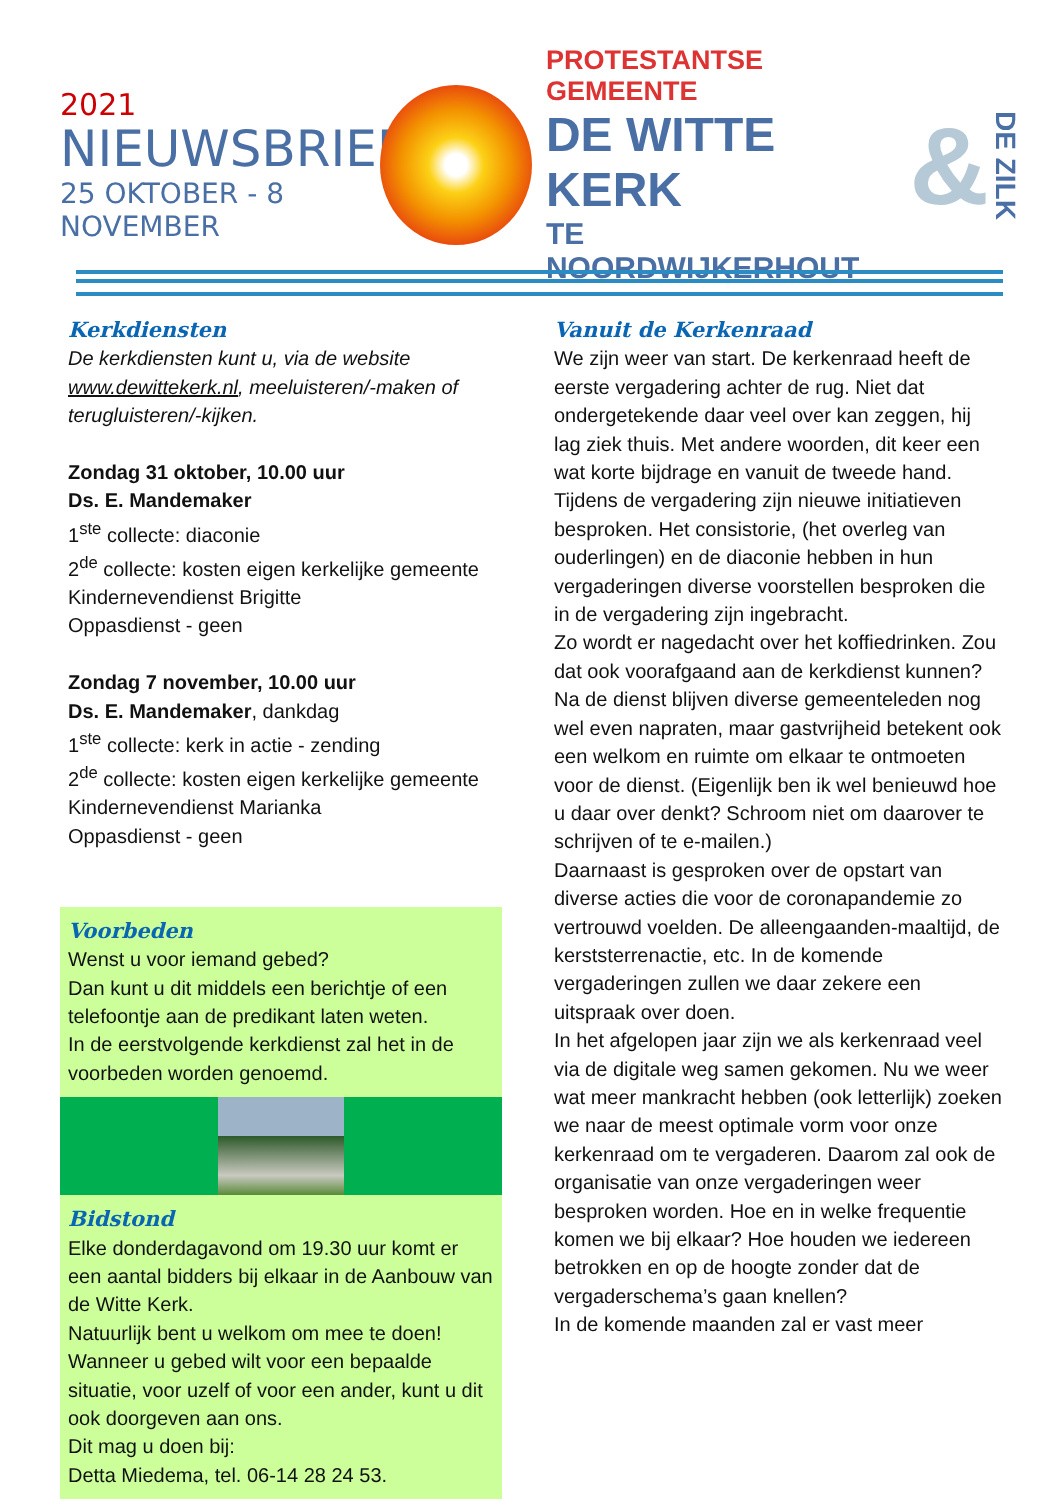2021
NIEUWSBRIEF
25 OKTOBER - 8 NOVEMBER
PROTESTANTSE GEMEENTE
DE WITTE KERK
TE NOORDWIJKERHOUT
&
DE ZILK
Kerkdiensten
De kerkdiensten kunt u, via de website www.dewittekerk.nl, meeluisteren/-maken of terugluisteren/-kijken.
Zondag 31 oktober, 10.00 uur
Ds. E. Mandemaker
1<sup>ste</sup> collecte: diaconie
2<sup>de</sup> collecte: kosten eigen kerkelijke gemeente
Kindernevendienst Brigitte
Oppasdienst - geen
Zondag 7 november, 10.00 uur
Ds. E. Mandemaker, dankdag
1<sup>ste</sup> collecte: kerk in actie - zending
2<sup>de</sup> collecte: kosten eigen kerkelijke gemeente
Kindernevendienst Marianka
Oppasdienst - geen
Voorbeden
Wenst u voor iemand gebed?
Dan kunt u dit middels een berichtje of een telefoontje aan de predikant laten weten.
In de eerstvolgende kerkdienst zal het in de voorbeden worden genoemd.
Bidstond
Elke donderdagavond om 19.30 uur komt er een aantal bidders bij elkaar in de Aanbouw van de Witte Kerk.
Natuurlijk bent u welkom om mee te doen!
Wanneer u gebed wilt voor een bepaalde situatie, voor uzelf of voor een ander, kunt u dit ook doorgeven aan ons.
Dit mag u doen bij:
Detta Miedema, tel. 06-14 28 24 53.
Vanuit de Kerkenraad
We zijn weer van start. De kerkenraad heeft de eerste vergadering achter de rug. Niet dat ondergetekende daar veel over kan zeggen, hij lag ziek thuis. Met andere woorden, dit keer een wat korte bijdrage en vanuit de tweede hand.
Tijdens de vergadering zijn nieuwe initiatieven besproken. Het consistorie, (het overleg van ouderlingen) en de diaconie hebben in hun vergaderingen diverse voorstellen besproken die in de vergadering zijn ingebracht.
Zo wordt er nagedacht over het koffiedrinken. Zou dat ook voorafgaand aan de kerkdienst kunnen? Na de dienst blijven diverse gemeenteleden nog wel even napraten, maar gastvrijheid betekent ook een welkom en ruimte om elkaar te ontmoeten voor de dienst. (Eigenlijk ben ik wel benieuwd hoe u daar over denkt? Schroom niet om daarover te schrijven of te e-mailen.)
Daarnaast is gesproken over de opstart van diverse acties die voor de coronapandemie zo vertrouwd voelden. De alleengaanden-maaltijd, de kerststerrenactie, etc. In de komende vergaderingen zullen we daar zekere een uitspraak over doen.
In het afgelopen jaar zijn we als kerkenraad veel via de digitale weg samen gekomen. Nu we weer wat meer mankracht hebben (ook letterlijk) zoeken we naar de meest optimale vorm voor onze kerkenraad om te vergaderen. Daarom zal ook de organisatie van onze vergaderingen weer besproken worden. Hoe en in welke frequentie komen we bij elkaar? Hoe houden we iedereen betrokken en op de hoogte zonder dat de vergaderschema’s gaan knellen?
In de komende maanden zal er vast meer